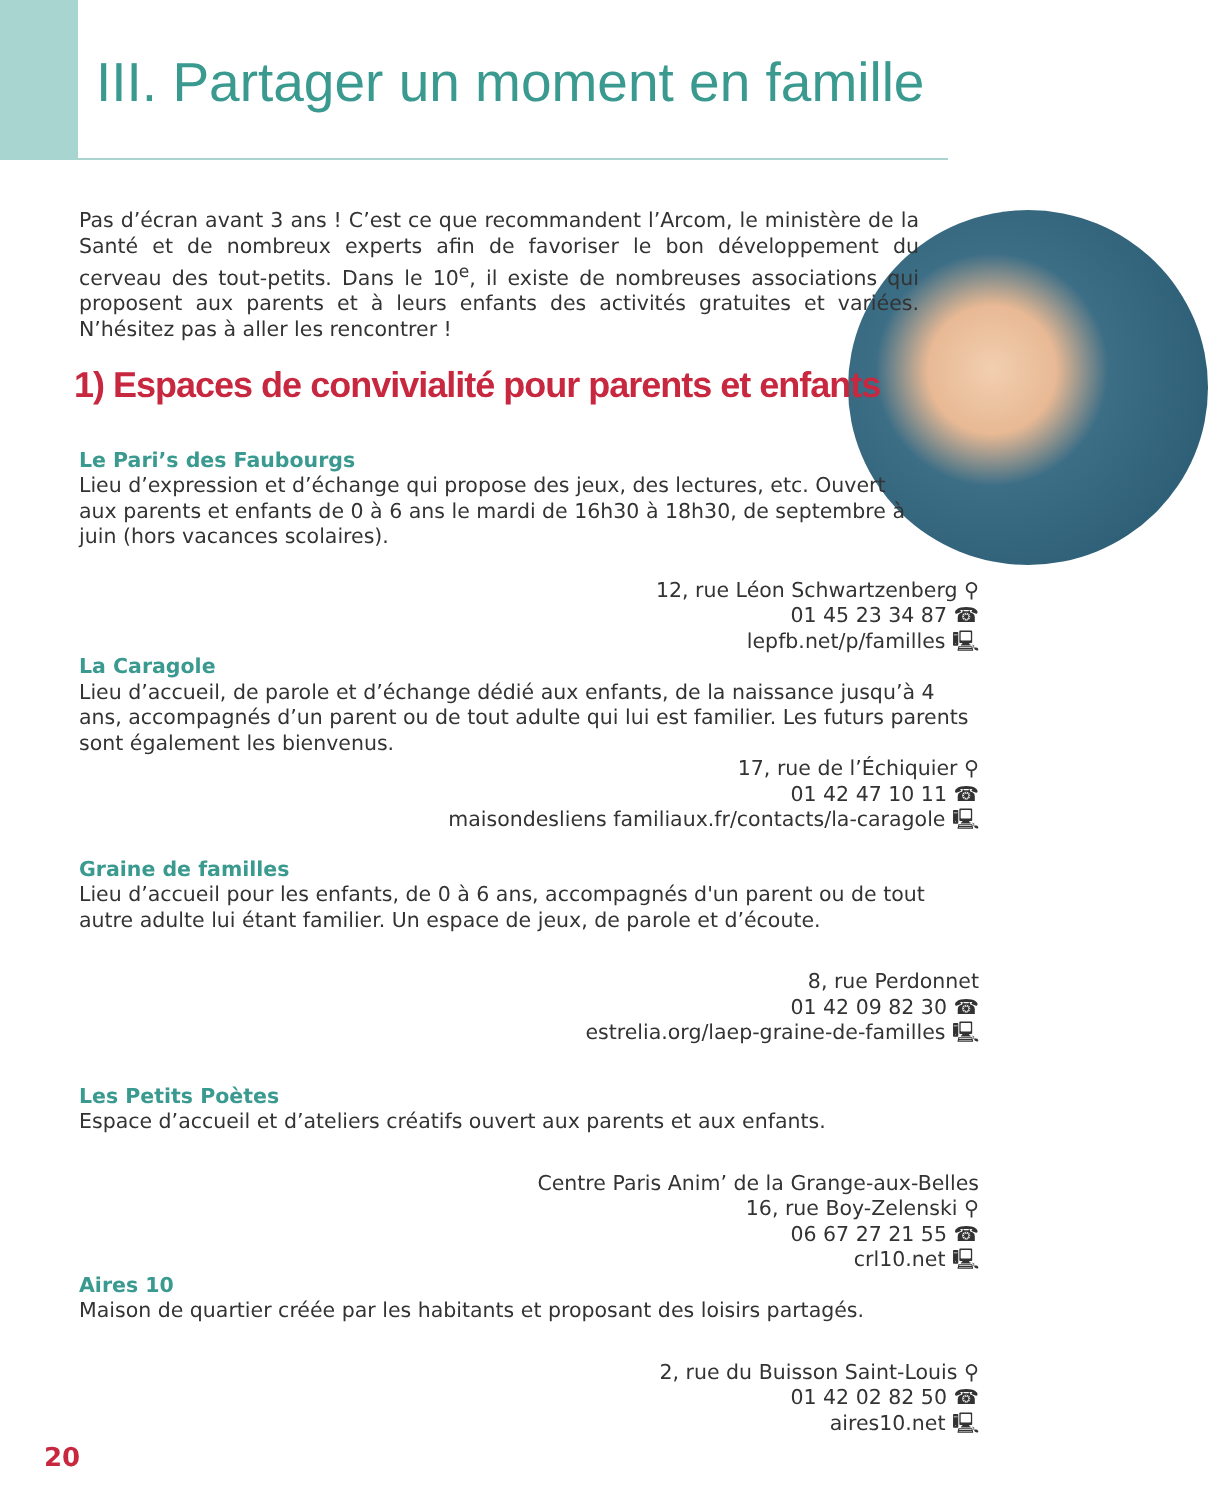III. Partager un moment en famille
Pas d’écran avant 3 ans ! C’est ce que recommandent l’Arcom, le ministère de la Santé et de nombreux experts afin de favoriser le bon développement du cerveau des tout-petits. Dans le 10<sup>e</sup>, il existe de nombreuses associations qui proposent aux parents et à leurs enfants des activités gratuites et variées. N’hésitez pas à aller les rencontrer !
1) Espaces de convivialité pour parents et enfants
Le Pari’s des Faubourgs
Lieu d’expression et d’échange qui propose des jeux, des lectures, etc. Ouvert aux parents et enfants de 0 à 6 ans le mardi de 16h30 à 18h30, de septembre à juin (hors vacances scolaires).
12, rue Léon Schwartzenberg ⚲
01 45 23 34 87 ☎
lepfb.net/p/familles 🖳
La Caragole
Lieu d’accueil, de parole et d’échange dédié aux enfants, de la naissance jusqu’à 4 ans, accompagnés d’un parent ou de tout adulte qui lui est familier. Les futurs parents sont également les bienvenus.
17, rue de l’Échiquier ⚲
01 42 47 10 11 ☎
maisondesliens familiaux.fr/contacts/la-caragole 🖳
Graine de familles
Lieu d’accueil pour les enfants, de 0 à 6 ans, accompagnés d'un parent ou de tout autre adulte lui étant familier. Un espace de jeux, de parole et d’écoute.
8, rue Perdonnet
01 42 09 82 30 ☎
estrelia.org/laep-graine-de-familles 🖳
Les Petits Poètes
Espace d’accueil et d’ateliers créatifs ouvert aux parents et aux enfants.
Centre Paris Anim’ de la Grange-aux-Belles
16, rue Boy-Zelenski ⚲
06 67 27 21 55 ☎
crl10.net 🖳
Aires 10
Maison de quartier créée par les habitants et proposant des loisirs partagés.
2, rue du Buisson Saint-Louis ⚲
01 42 02 82 50 ☎
aires10.net 🖳
20